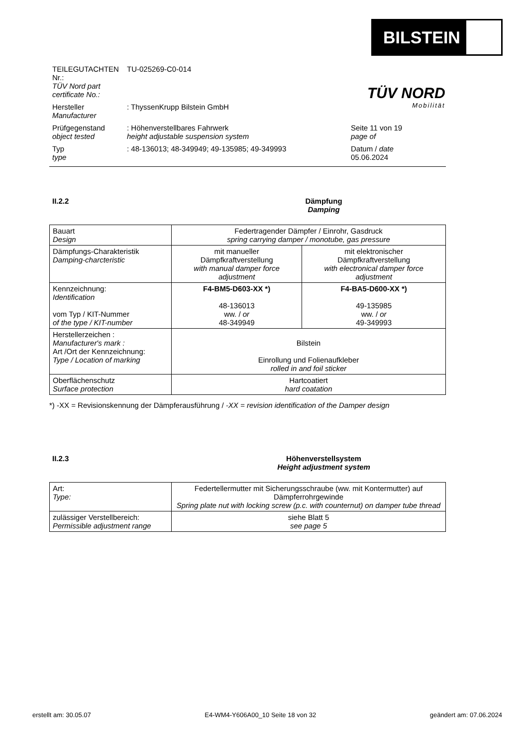BILSTEIN
TÜV NORD
Mobilität
TEILEGUTACHTEN Nr.:
TÜV Nord part certificate No.:
TU-025269-C0-014
Hersteller
Manufacturer
: ThyssenKrupp Bilstein GmbH
Prüfgegenstand
object tested
: Höhenverstellbares Fahrwerk
height adjustable suspension system
Seite 11 von 19
page of
Typ
type
: 48-136013; 48-349949; 49-135985; 49-349993
Datum / date
05.06.2024
II.2.2 Dämpfung
Damping
| Bauart Design | Federtragender Dämpfer / Einrohr, Gasdruck spring carrying damper / monotube, gas pressure | |
| Dämpfungs-Charakteristik Damping-charcteristic | mit manueller Dämpfkraftverstellung with manual damper force adjustment | mit elektronischer Dämpfkraftverstellung with electronical damper force adjustment |
| Kennzeichnung: Identification vom Typ / KIT-Nummer of the type / KIT-number | F4-BM5-D603-XX *) 48-136013 ww. / or 48-349949 | F4-BA5-D600-XX *) 49-135985 ww. / or 49-349993 |
| Herstellerzeichen : Manufacturer's mark : Art /Ort der Kennzeichnung: Type / Location of marking | Bilstein Einrollung und Folienaufkleber rolled in and foil sticker | |
| Oberflächenschutz Surface protection | Hartcoatiert hard coatation | |
*) -XX = Revisionskennung der Dämpferausführung / -XX = revision identification of the Damper design
II.2.3 Höhenverstellsystem
Height adjustment system
| Art: Type: | Federtellermutter mit Sicherungsschraube (ww. mit Kontermutter) auf Dämpferrohrgewinde Spring plate nut with locking screw (p.c. with counternut) on damper tube thread |
| zulässiger Verstellbereich: Permissible adjustment range | siehe Blatt 5 see page 5 |
erstellt am: 30.05.07 E4-WM4-Y606A00_10 Seite 18 von 32 geändert am: 07.06.2024